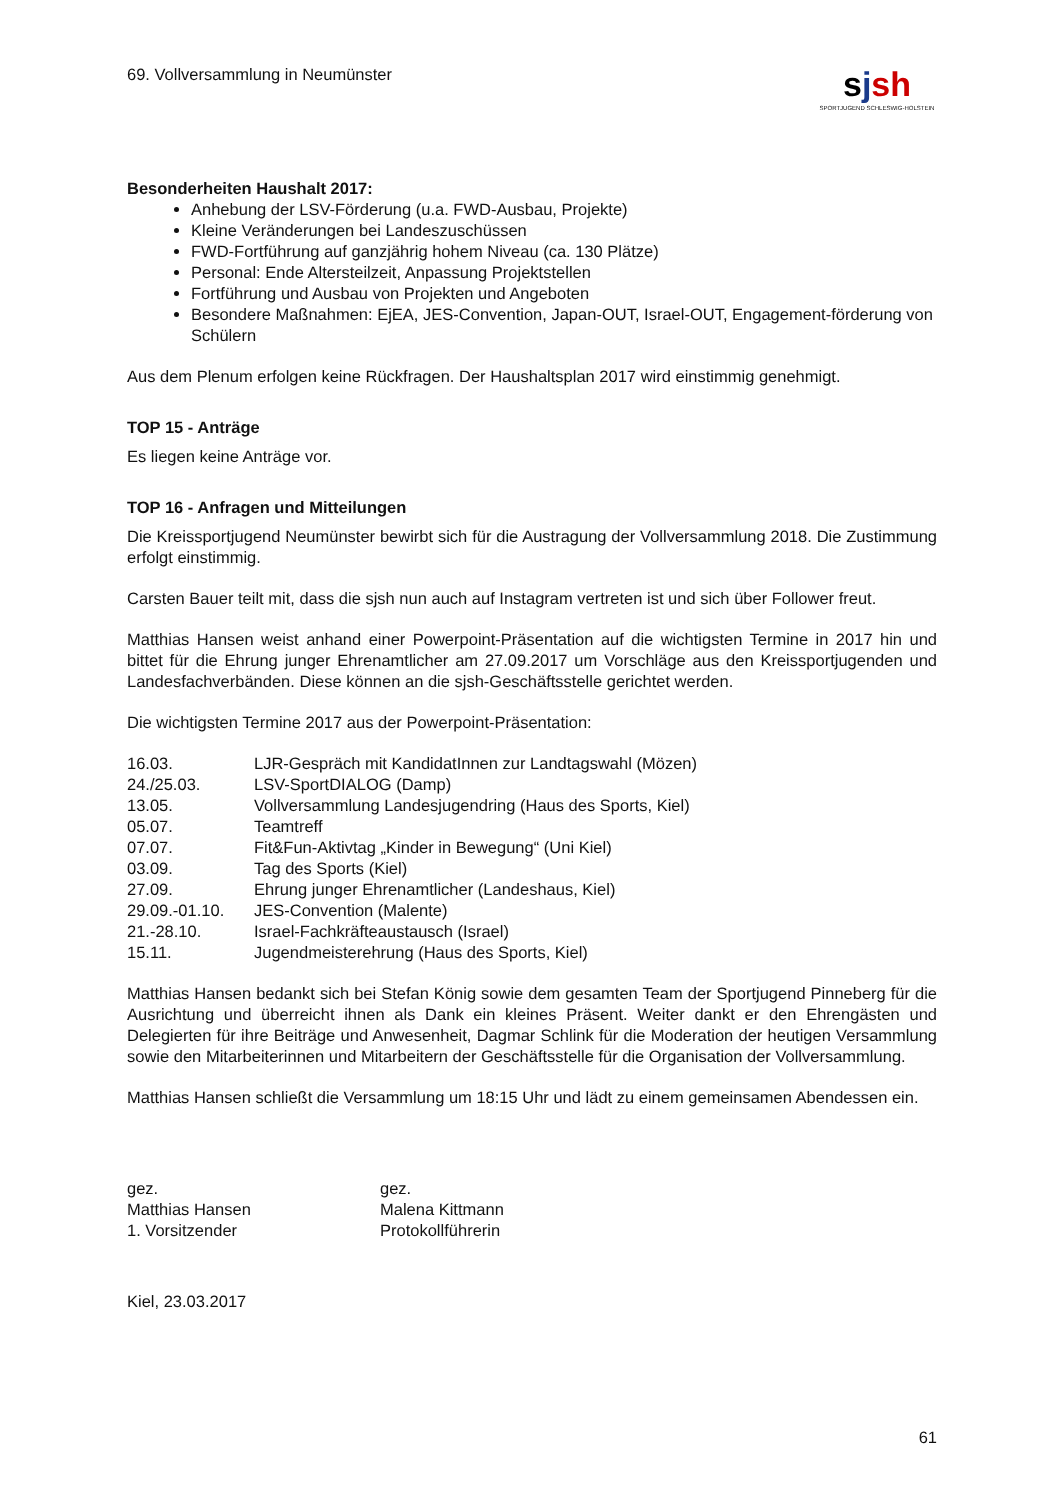69. Vollversammlung in Neumünster
sjsh
SPORTJUGEND SCHLESWIG-HOLSTEIN
Besonderheiten Haushalt 2017:
Anhebung der LSV-Förderung (u.a. FWD-Ausbau, Projekte)
Kleine Veränderungen bei Landeszuschüssen
FWD-Fortführung auf ganzjährig hohem Niveau (ca. 130 Plätze)
Personal: Ende Altersteilzeit, Anpassung Projektstellen
Fortführung und Ausbau von Projekten und Angeboten
Besondere Maßnahmen: EjEA, JES-Convention, Japan-OUT, Israel-OUT, Engagement-förderung von Schülern
Aus dem Plenum erfolgen keine Rückfragen. Der Haushaltsplan 2017 wird einstimmig genehmigt.
TOP 15 - Anträge
Es liegen keine Anträge vor.
TOP 16 - Anfragen und Mitteilungen
Die Kreissportjugend Neumünster bewirbt sich für die Austragung der Vollversammlung 2018. Die Zustimmung erfolgt einstimmig.
Carsten Bauer teilt mit, dass die sjsh nun auch auf Instagram vertreten ist und sich über Follower freut.
Matthias Hansen weist anhand einer Powerpoint-Präsentation auf die wichtigsten Termine in 2017 hin und bittet für die Ehrung junger Ehrenamtlicher am 27.09.2017 um Vorschläge aus den Kreissportjugenden und Landesfachverbänden. Diese können an die sjsh-Geschäftsstelle gerichtet werden.
Die wichtigsten Termine 2017 aus der Powerpoint-Präsentation:
| 16.03. | LJR-Gespräch mit KandidatInnen zur Landtagswahl (Mözen) |
| 24./25.03. | LSV-SportDIALOG (Damp) |
| 13.05. | Vollversammlung Landesjugendring (Haus des Sports, Kiel) |
| 05.07. | Teamtreff |
| 07.07. | Fit&Fun-Aktivtag „Kinder in Bewegung“ (Uni Kiel) |
| 03.09. | Tag des Sports (Kiel) |
| 27.09. | Ehrung junger Ehrenamtlicher (Landeshaus, Kiel) |
| 29.09.-01.10. | JES-Convention (Malente) |
| 21.-28.10. | Israel-Fachkräfteaustausch (Israel) |
| 15.11. | Jugendmeisterehrung (Haus des Sports, Kiel) |
Matthias Hansen bedankt sich bei Stefan König sowie dem gesamten Team der Sportjugend Pinneberg für die Ausrichtung und überreicht ihnen als Dank ein kleines Präsent. Weiter dankt er den Ehrengästen und Delegierten für ihre Beiträge und Anwesenheit, Dagmar Schlink für die Moderation der heutigen Versammlung sowie den Mitarbeiterinnen und Mitarbeitern der Geschäftsstelle für die Organisation der Vollversammlung.
Matthias Hansen schließt die Versammlung um 18:15 Uhr und lädt zu einem gemeinsamen Abendessen ein.
| gez. Matthias Hansen 1. Vorsitzender | gez. Malena Kittmann Protokollführerin |
Kiel, 23.03.2017
61